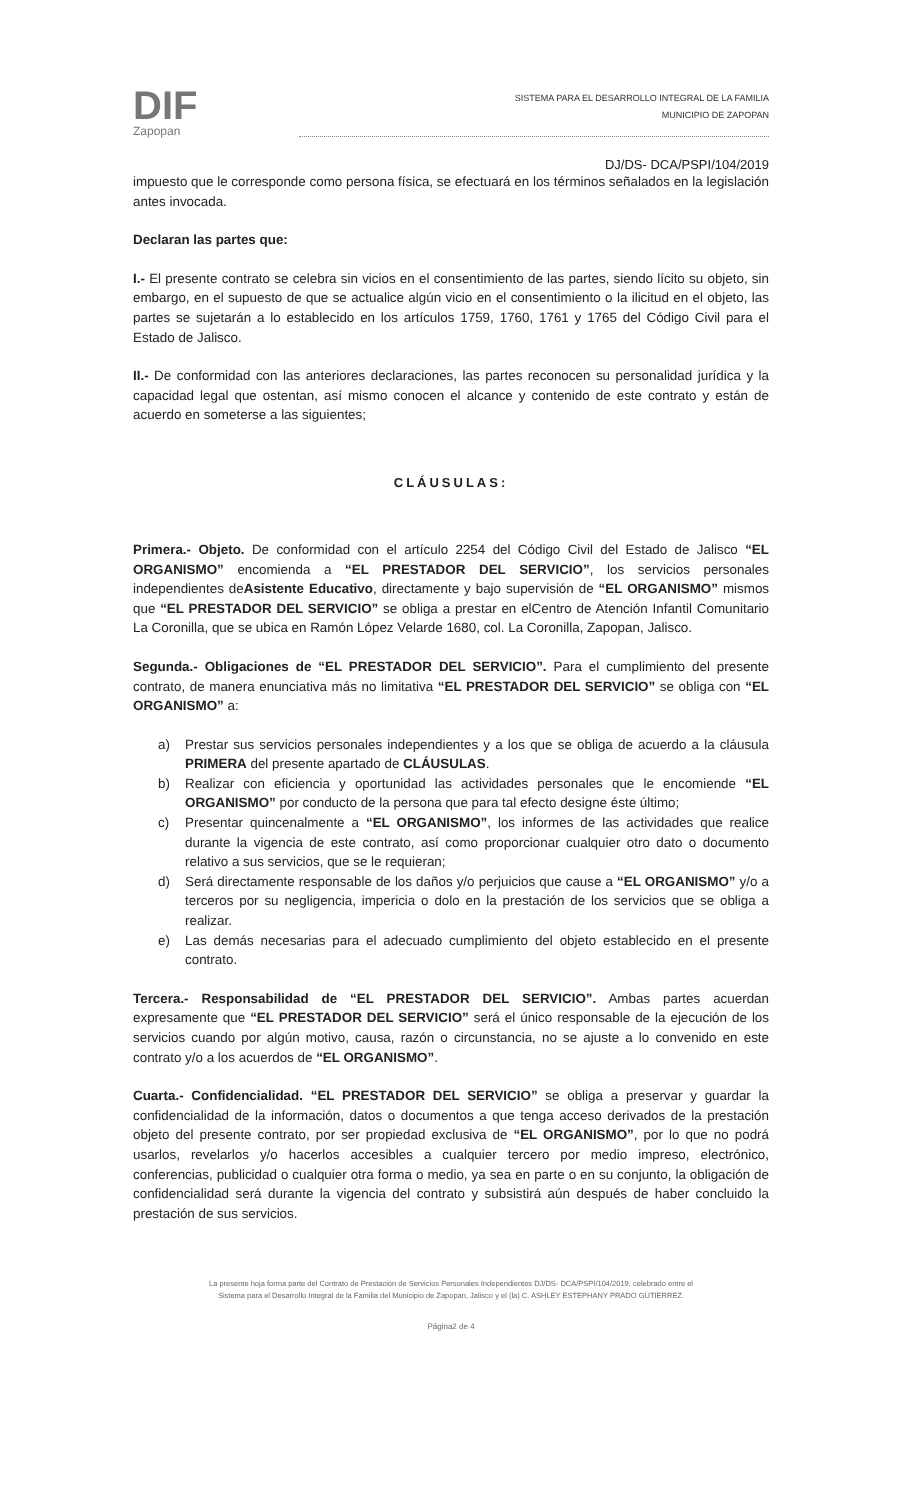DIF
Zapopan
SISTEMA PARA EL DESARROLLO INTEGRAL DE LA FAMILIA
MUNICIPIO DE ZAPOPAN
DJ/DS- DCA/PSPI/104/2019
impuesto que le corresponde como persona física, se efectuará en los términos señalados en la legislación antes invocada.
Declaran las partes que:
I.- El presente contrato se celebra sin vicios en el consentimiento de las partes, siendo lícito su objeto, sin embargo, en el supuesto de que se actualice algún vicio en el consentimiento o la ilicitud en el objeto, las partes se sujetarán a lo establecido en los artículos 1759, 1760, 1761 y 1765 del Código Civil para el Estado de Jalisco.
II.- De conformidad con las anteriores declaraciones, las partes reconocen su personalidad jurídica y la capacidad legal que ostentan, así mismo conocen el alcance y contenido de este contrato y están de acuerdo en someterse a las siguientes;
CLÁUSULAS:
Primera.- Objeto. De conformidad con el artículo 2254 del Código Civil del Estado de Jalisco “EL ORGANISMO” encomienda a “EL PRESTADOR DEL SERVICIO”, los servicios personales independientes deAsistente Educativo, directamente y bajo supervisión de “EL ORGANISMO” mismos que “EL PRESTADOR DEL SERVICIO” se obliga a prestar en elCentro de Atención Infantil Comunitario La Coronilla, que se ubica en Ramón López Velarde 1680, col. La Coronilla, Zapopan, Jalisco.
Segunda.- Obligaciones de “EL PRESTADOR DEL SERVICIO”. Para el cumplimiento del presente contrato, de manera enunciativa más no limitativa “EL PRESTADOR DEL SERVICIO” se obliga con “EL ORGANISMO” a:
a) Prestar sus servicios personales independientes y a los que se obliga de acuerdo a la cláusula PRIMERA del presente apartado de CLÁUSULAS.
b) Realizar con eficiencia y oportunidad las actividades personales que le encomiende “EL ORGANISMO” por conducto de la persona que para tal efecto designe éste último;
c) Presentar quincenalmente a “EL ORGANISMO”, los informes de las actividades que realice durante la vigencia de este contrato, así como proporcionar cualquier otro dato o documento relativo a sus servicios, que se le requieran;
d) Será directamente responsable de los daños y/o perjuicios que cause a “EL ORGANISMO” y/o a terceros por su negligencia, impericia o dolo en la prestación de los servicios que se obliga a realizar.
e) Las demás necesarias para el adecuado cumplimiento del objeto establecido en el presente contrato.
Tercera.- Responsabilidad de “EL PRESTADOR DEL SERVICIO”. Ambas partes acuerdan expresamente que “EL PRESTADOR DEL SERVICIO” será el único responsable de la ejecución de los servicios cuando por algún motivo, causa, razón o circunstancia, no se ajuste a lo convenido en este contrato y/o a los acuerdos de “EL ORGANISMO”.
Cuarta.- Confidencialidad. “EL PRESTADOR DEL SERVICIO” se obliga a preservar y guardar la confidencialidad de la información, datos o documentos a que tenga acceso derivados de la prestación objeto del presente contrato, por ser propiedad exclusiva de “EL ORGANISMO”, por lo que no podrá usarlos, revelarlos y/o hacerlos accesibles a cualquier tercero por medio impreso, electrónico, conferencias, publicidad o cualquier otra forma o medio, ya sea en parte o en su conjunto, la obligación de confidencialidad será durante la vigencia del contrato y subsistirá aún después de haber concluido la prestación de sus servicios.
La presente hoja forma parte del Contrato de Prestación de Servicios Personales Independientes DJ/DS- DCA/PSPI/104/2019, celebrado entre el
Sistema para el Desarrollo Integral de la Familia del Municipio de Zapopan, Jalisco y el (la) C. ASHLEY ESTEPHANY PRADO GUTIERREZ.
Página2 de 4